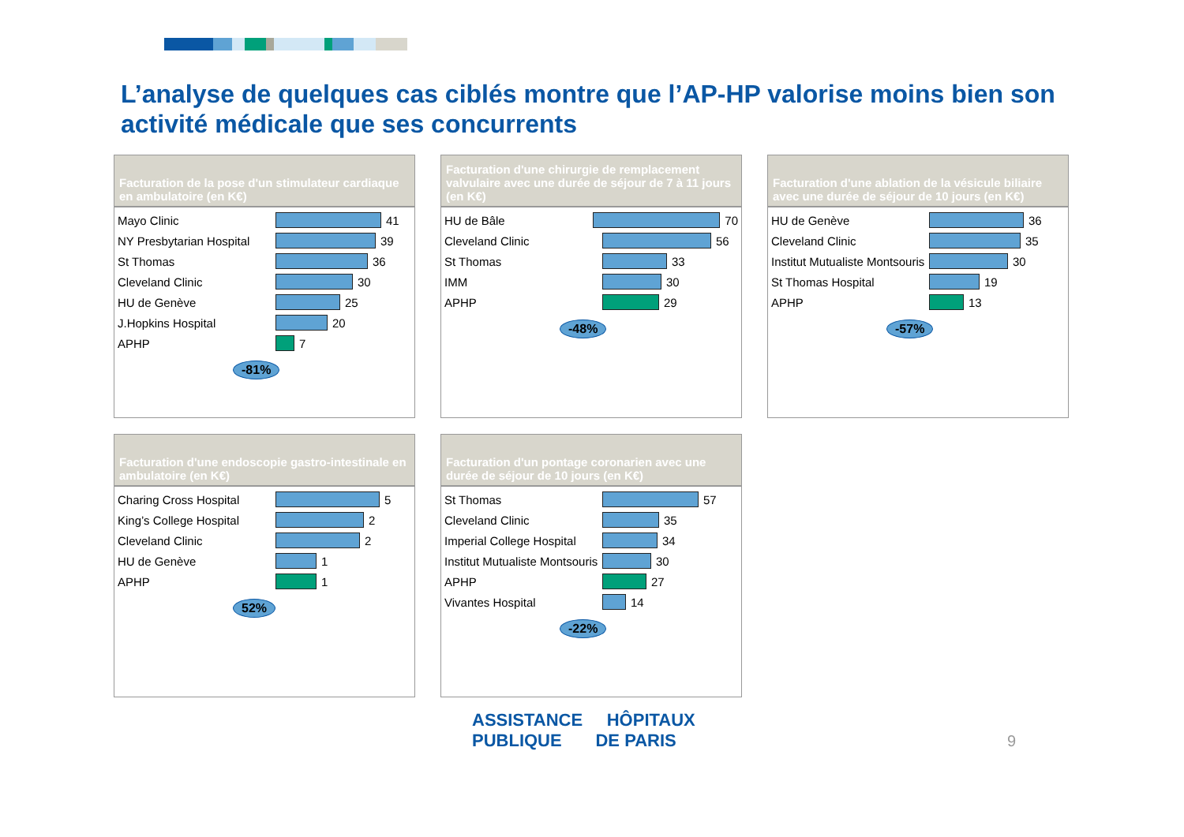L’analyse de quelques cas ciblés montre que l’AP-HP valorise moins bien son activité médicale que ses concurrents
Facturation de la pose d'un stimulateur cardiaque en ambulatoire (en K€)
Mayo Clinic 41
NY Presbytarian Hospital 39
St Thomas 36
Cleveland Clinic 30
HU de Genève 25
J.Hopkins Hospital 20
APHP 7
-81%
Facturation d'une chirurgie de remplacement valvulaire avec une durée de séjour de 7 à 11 jours (en K€)
HU de Bâle 70
Cleveland Clinic 56
St Thomas 33
IMM 30
APHP 29
-48%
Facturation d'une ablation de la vésicule biliaire avec une durée de séjour de 10 jours (en K€)
HU de Genève 36
Cleveland Clinic 35
Institut Mutualiste Montsouris 30
St Thomas Hospital 19
APHP 13
-57%
Facturation d'une endoscopie gastro-intestinale en ambulatoire (en K€)
Charing Cross Hospital 5
King’s College Hospital 2
Cleveland Clinic 2
HU de Genève 1
APHP 1
52%
Facturation d'un pontage coronarien avec une durée de séjour de 10 jours (en K€)
St Thomas 57
Cleveland Clinic 35
Imperial College Hospital 34
Institut Mutualiste Montsouris 30
APHP 27
Vivantes Hospital 14
-22%
ASSISTANCE HÔPITAUX
PUBLIQUE DE PARIS
9